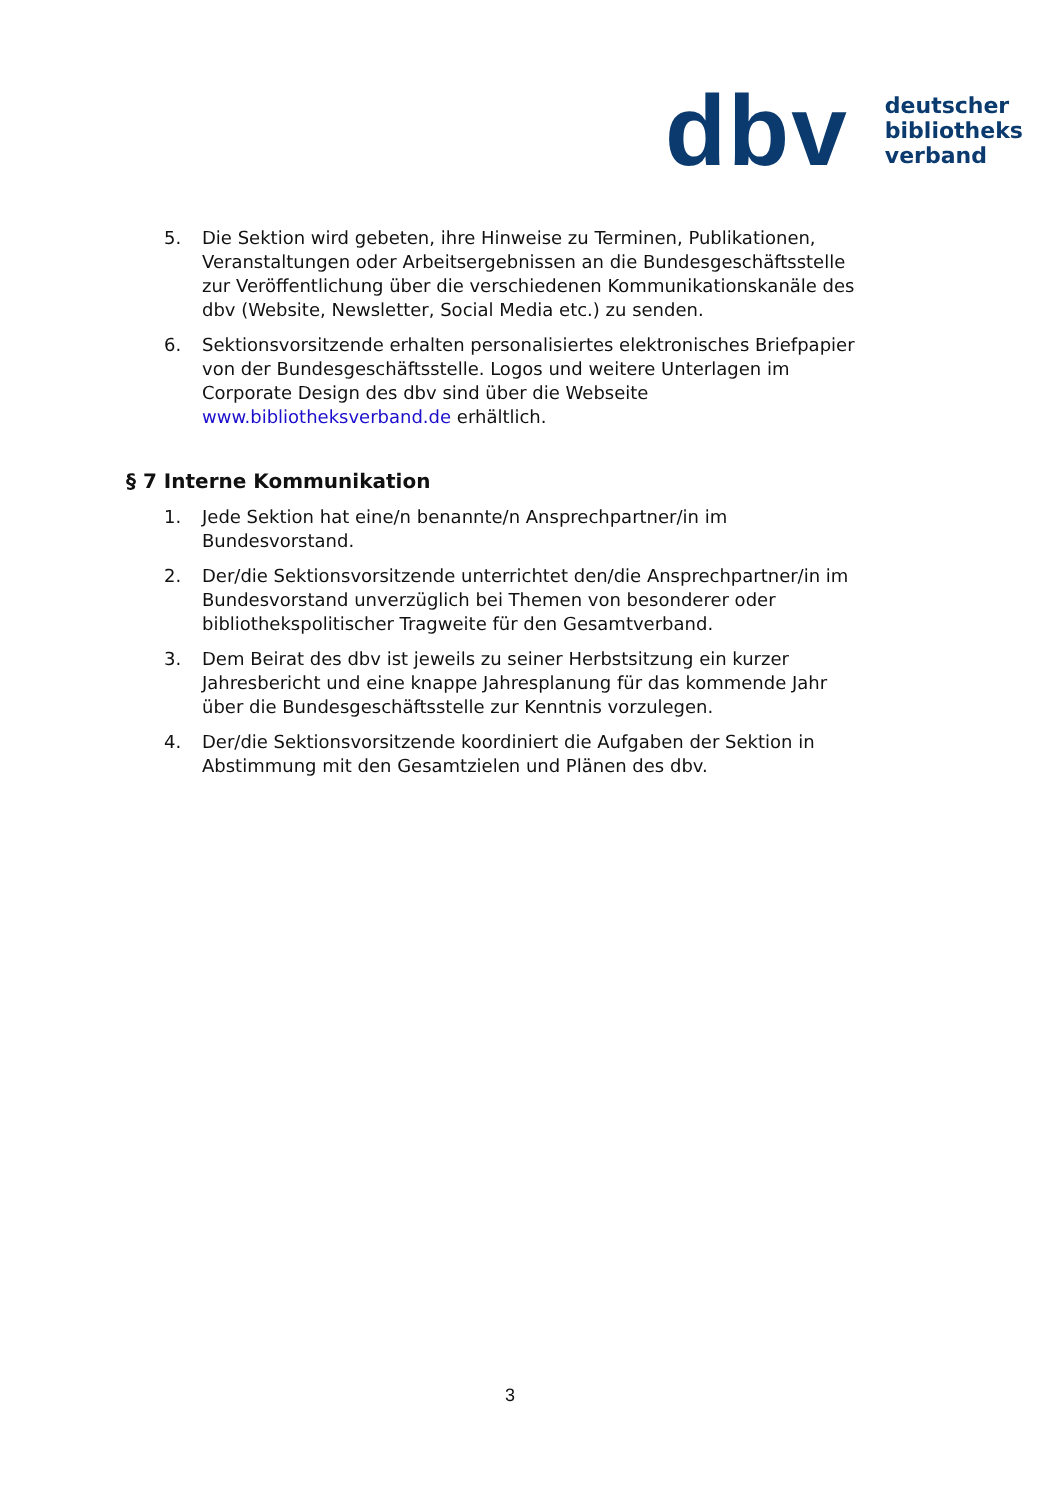dbv
deutscher
bibliotheks
verband
5. Die Sektion wird gebeten, ihre Hinweise zu Terminen, Publikationen, Veranstaltungen oder Arbeitsergebnissen an die Bundesgeschäftsstelle zur Veröffentlichung über die verschiedenen Kommunikationskanäle des dbv (Website, Newsletter, Social Media etc.) zu senden.
6. Sektionsvorsitzende erhalten personalisiertes elektronisches Briefpapier von der Bundesgeschäftsstelle. Logos und weitere Unterlagen im Corporate Design des dbv sind über die Webseite www.bibliotheksverband.de erhältlich.
§ 7 Interne Kommunikation
1. Jede Sektion hat eine/n benannte/n Ansprechpartner/in im Bundesvorstand.
2. Der/die Sektionsvorsitzende unterrichtet den/die Ansprechpartner/in im Bundesvorstand unverzüglich bei Themen von besonderer oder bibliothekspolitischer Tragweite für den Gesamtverband.
3. Dem Beirat des dbv ist jeweils zu seiner Herbstsitzung ein kurzer Jahresbericht und eine knappe Jahresplanung für das kommende Jahr über die Bundesgeschäftsstelle zur Kenntnis vorzulegen.
4. Der/die Sektionsvorsitzende koordiniert die Aufgaben der Sektion in Abstimmung mit den Gesamtzielen und Plänen des dbv.
3